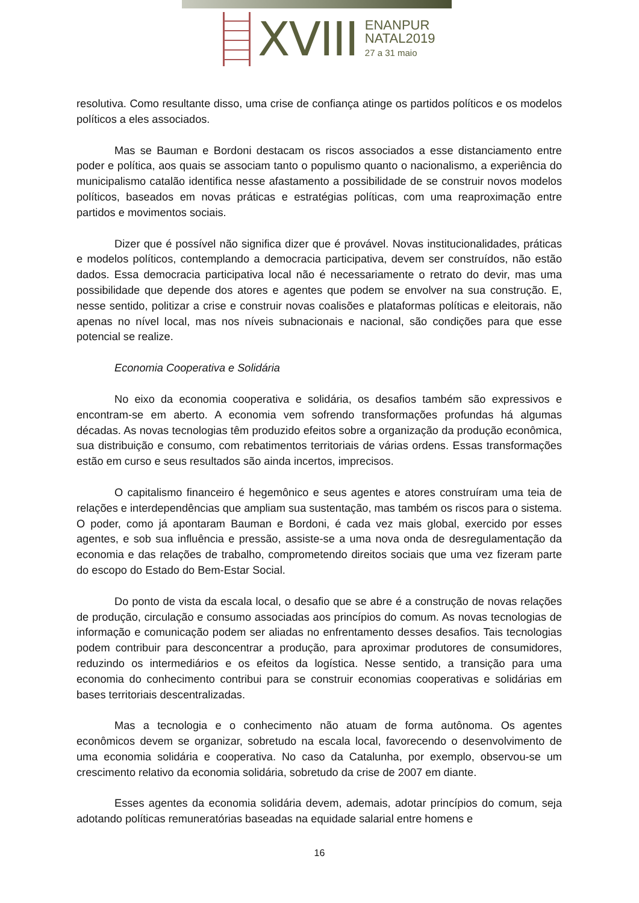XVIII
ENANPUR
NATAL2019
27 a 31 maio
resolutiva. Como resultante disso, uma crise de confiança atinge os partidos políticos e os modelos políticos a eles associados.
Mas se Bauman e Bordoni destacam os riscos associados a esse distanciamento entre poder e política, aos quais se associam tanto o populismo quanto o nacionalismo, a experiência do municipalismo catalão identifica nesse afastamento a possibilidade de se construir novos modelos políticos, baseados em novas práticas e estratégias políticas, com uma reaproximação entre partidos e movimentos sociais.
Dizer que é possível não significa dizer que é provável. Novas institucionalidades, práticas e modelos políticos, contemplando a democracia participativa, devem ser construídos, não estão dados. Essa democracia participativa local não é necessariamente o retrato do devir, mas uma possibilidade que depende dos atores e agentes que podem se envolver na sua construção. E, nesse sentido, politizar a crise e construir novas coalisões e plataformas políticas e eleitorais, não apenas no nível local, mas nos níveis subnacionais e nacional, são condições para que esse potencial se realize.
Economia Cooperativa e Solidária
No eixo da economia cooperativa e solidária, os desafios também são expressivos e encontram-se em aberto. A economia vem sofrendo transformações profundas há algumas décadas. As novas tecnologias têm produzido efeitos sobre a organização da produção econômica, sua distribuição e consumo, com rebatimentos territoriais de várias ordens. Essas transformações estão em curso e seus resultados são ainda incertos, imprecisos.
O capitalismo financeiro é hegemônico e seus agentes e atores construíram uma teia de relações e interdependências que ampliam sua sustentação, mas também os riscos para o sistema. O poder, como já apontaram Bauman e Bordoni, é cada vez mais global, exercido por esses agentes, e sob sua influência e pressão, assiste-se a uma nova onda de desregulamentação da economia e das relações de trabalho, comprometendo direitos sociais que uma vez fizeram parte do escopo do Estado do Bem-Estar Social.
Do ponto de vista da escala local, o desafio que se abre é a construção de novas relações de produção, circulação e consumo associadas aos princípios do comum. As novas tecnologias de informação e comunicação podem ser aliadas no enfrentamento desses desafios. Tais tecnologias podem contribuir para desconcentrar a produção, para aproximar produtores de consumidores, reduzindo os intermediários e os efeitos da logística. Nesse sentido, a transição para uma economia do conhecimento contribui para se construir economias cooperativas e solidárias em bases territoriais descentralizadas.
Mas a tecnologia e o conhecimento não atuam de forma autônoma. Os agentes econômicos devem se organizar, sobretudo na escala local, favorecendo o desenvolvimento de uma economia solidária e cooperativa. No caso da Catalunha, por exemplo, observou-se um crescimento relativo da economia solidária, sobretudo da crise de 2007 em diante.
Esses agentes da economia solidária devem, ademais, adotar princípios do comum, seja adotando políticas remuneratórias baseadas na equidade salarial entre homens e
16